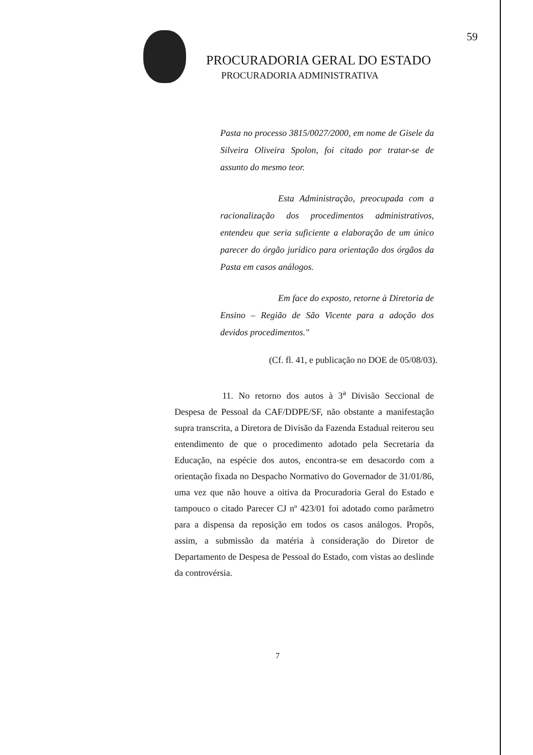59
PROCURADORIA GERAL DO ESTADO
PROCURADORIA ADMINISTRATIVA
Pasta no processo 3815/0027/2000, em nome de Gisele da Silveira Oliveira Spolon, foi citado por tratar-se de assunto do mesmo teor.
Esta Administração, preocupada com a racionalização dos procedimentos administrativos, entendeu que seria suficiente a elaboração de um único parecer do órgão jurídico para orientação dos órgãos da Pasta em casos análogos.
Em face do exposto, retorne à Diretoria de Ensino – Região de São Vicente para a adoção dos devidos procedimentos."
(Cf. fl. 41, e publicação no DOE de 05/08/03).
11. No retorno dos autos à 3<sup>a</sup> Divisão Seccional de Despesa de Pessoal da CAF/DDPE/SF, não obstante a manifestação supra transcrita, a Diretora de Divisão da Fazenda Estadual reiterou seu entendimento de que o procedimento adotado pela Secretaria da Educação, na espécie dos autos, encontra-se em desacordo com a orientação fixada no Despacho Normativo do Governador de 31/01/86, uma vez que não houve a oitiva da Procuradoria Geral do Estado e tampouco o citado Parecer CJ nº 423/01 foi adotado como parâmetro para a dispensa da reposição em todos os casos análogos. Propôs, assim, a submissão da matéria à consideração do Diretor de Departamento de Despesa de Pessoal do Estado, com vistas ao deslinde da controvérsia.
7